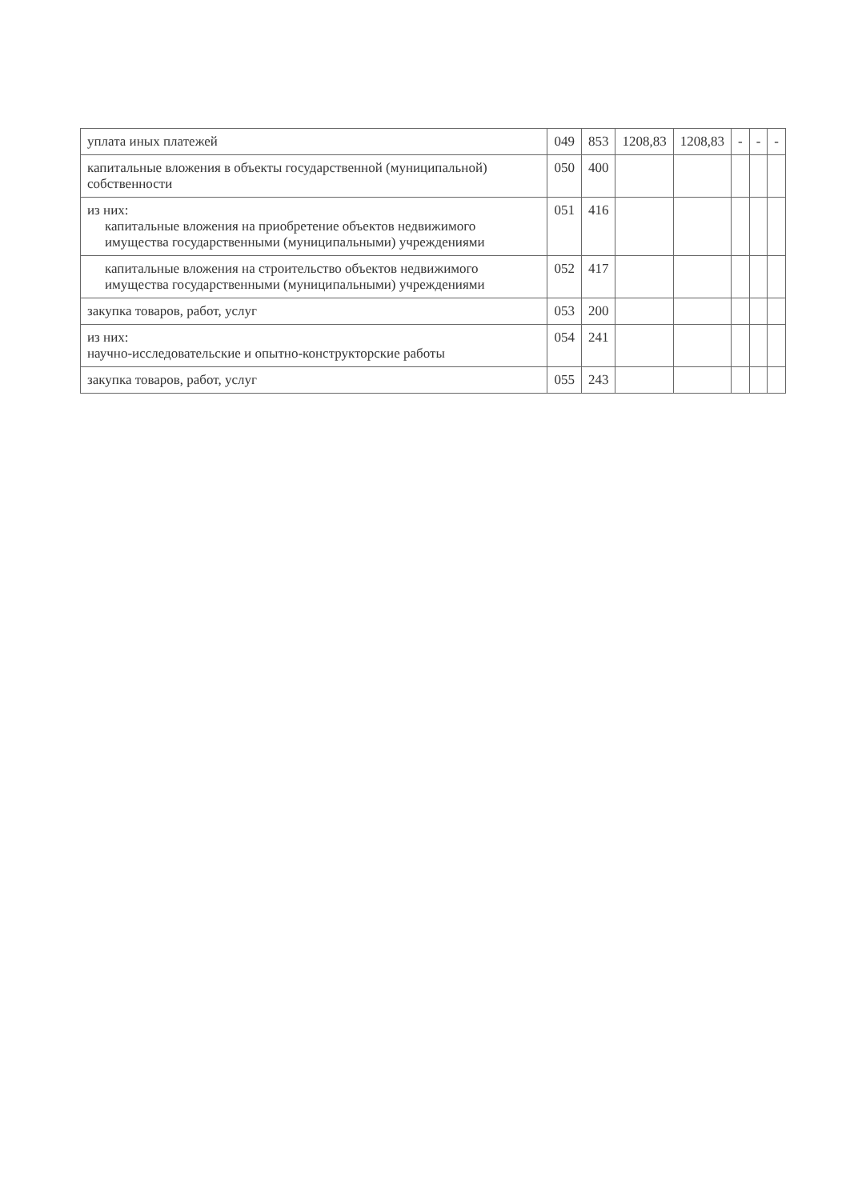| уплата иных платежей | 049 | 853 | 1208,83 | 1208,83 | - | - | - |
| капитальные вложения в объекты государственной (муниципальной) собственности | 050 | 400 | | | | | |
| из них: капитальные вложения на приобретение объектов недвижимого имущества государственными (муниципальными) учреждениями | 051 | 416 | | | | | |
| капитальные вложения на строительство объектов недвижимого имущества государственными (муниципальными) учреждениями | 052 | 417 | | | | | |
| закупка товаров, работ, услуг | 053 | 200 | | | | | |
| из них: научно-исследовательские и опытно-конструкторские работы | 054 | 241 | | | | | |
| закупка товаров, работ, услуг | 055 | 243 | | | | | |